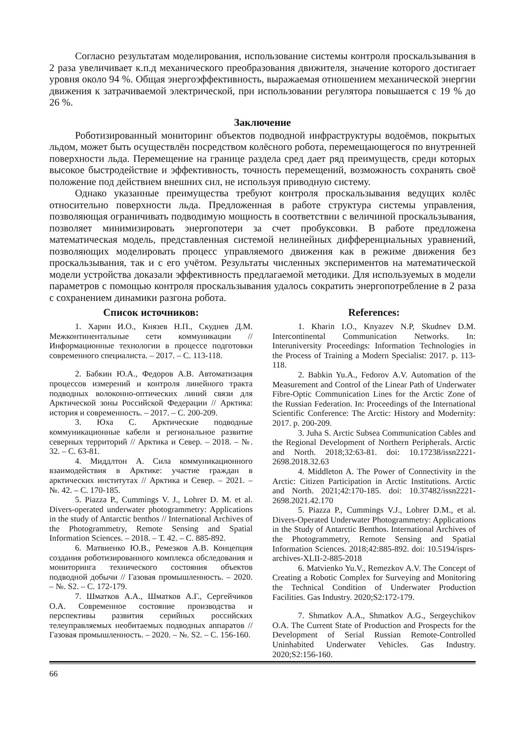Согласно результатам моделирования, использование системы контроля проскальзывания в 2 раза увеличивает к.п.д механического преобразования движителя, значение которого достигает уровня около 94 %. Общая энергоэффективность, выражаемая отношением механической энергии движения к затрачиваемой электрической, при использовании регулятора повышается с 19 % до 26 %.
Заключение
Роботизированный мониторинг объектов подводной инфраструктуры водоёмов, покрытых льдом, может быть осуществлён посредством колёсного робота, перемещающегося по внутренней поверхности льда. Перемещение на границе раздела сред дает ряд преимуществ, среди которых высокое быстродействие и эффективность, точность перемещений, возможность сохранять своё положение под действием внешних сил, не используя приводную систему.
Однако указанные преимущества требуют контроля проскальзывания ведущих колёс относительно поверхности льда. Предложенная в работе структура системы управления, позволяющая ограничивать подводимую мощность в соответствии с величиной проскальзывания, позволяет минимизировать энергопотери за счет пробуксовки. В работе предложена математическая модель, представленная системой нелинейных дифференциальных уравнений, позволяющих моделировать процесс управляемого движения как в режиме движения без проскальзывания, так и с его учётом. Результаты численных экспериментов на математической модели устройства доказали эффективность предлагаемой методики. Для используемых в модели параметров с помощью контроля проскальзывания удалось сократить энергопотребление в 2 раза с сохранением динамики разгона робота.
Список источников:
1. Харин И.О., Князев Н.П., Скуднев Д.М. Межконтинентальные сети коммуникации // Информационные технологии в процессе подготовки современного специалиста. – 2017. – С. 113-118.
2. Бабкин Ю.А., Федоров А.В. Автоматизация процессов измерений и контроля линейного тракта подводных волоконно-оптических линий связи для Арктической зоны Российской Федерации // Арктика: история и современность. – 2017. – С. 200-209.
3. Юха С. Арктические подводные коммуникационные кабели и региональное развитие северных территорий // Арктика и Север. – 2018. – №. 32. – С. 63-81.
4. Миддлтон А. Сила коммуникационного взаимодействия в Арктике: участие граждан в арктических институтах // Арктика и Север. – 2021. – №. 42. – С. 170-185.
5. Piazza P., Cummings V. J., Lohrer D. M. et al. Divers-operated underwater photogrammetry: Applications in the study of Antarctic benthos // International Archives of the Photogrammetry, Remote Sensing and Spatial Information Sciences. – 2018. – Т. 42. – С. 885-892.
6. Матвиенко Ю.В., Ремезков А.В. Концепция создания роботизированного комплекса обследования и мониторинга технического состояния объектов подводной добычи // Газовая промышленность. – 2020. – №. S2. – С. 172-179.
7. Шматков А.А., Шматков А.Г., Сергейчиков О.А. Современное состояние производства и перспективы развития серийных российских телеуправляемых необитаемых подводных аппаратов // Газовая промышленность. – 2020. – №. S2. – С. 156-160.
References:
1. Kharin I.O., Knyazev N.P, Skudnev D.M. Intercontinental Communication Networks. In: Interuniversity Proceedings: Information Technologies in the Process of Training a Modern Specialist: 2017. p. 113-118.
2. Babkin Yu.A., Fedorov A.V. Automation of the Measurement and Control of the Linear Path of Underwater Fibre-Optic Communication Lines for the Arctic Zone of the Russian Federation. In: Proceedings of the International Scientific Conference: The Arctic: History and Modernity: 2017. p. 200-209.
3. Juha S. Arctic Subsea Communication Cables and the Regional Development of Northern Peripherals. Arctic and North. 2018;32:63-81. doi: 10.17238/issn2221-2698.2018.32.63
4. Middleton A. The Power of Connectivity in the Arctic: Citizen Participation in Arctic Institutions. Arctic and North. 2021;42:170-185. doi: 10.37482/issn2221-2698.2021.42.170
5. Piazza P., Cummings V.J., Lohrer D.M., et al. Divers-Operated Underwater Photogrammetry: Applications in the Study of Antarctic Benthos. International Archives of the Photogrammetry, Remote Sensing and Spatial Information Sciences. 2018;42:885-892. doi: 10.5194/isprs-archives-XLII-2-885-2018
6. Matvienko Yu.V., Remezkov A.V. The Concept of Creating a Robotic Complex for Surveying and Monitoring the Technical Condition of Underwater Production Facilities. Gas Industry. 2020;S2:172-179.
7. Shmatkov A.A., Shmatkov A.G., Sergeychikov O.A. The Current State of Production and Prospects for the Development of Serial Russian Remote-Controlled Uninhabited Underwater Vehicles. Gas Industry. 2020;S2:156-160.
66